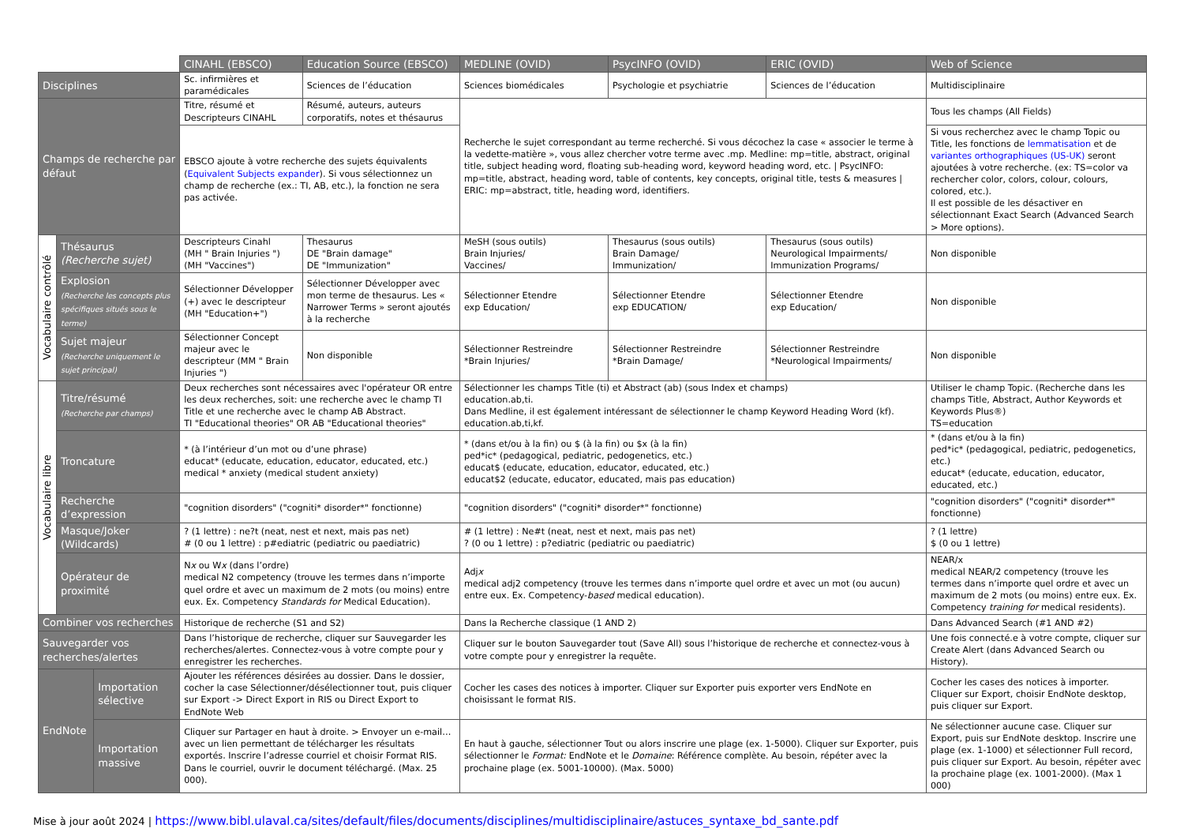| | | | CINAHL (EBSCO) | Education Source (EBSCO) | MEDLINE (OVID) | PsycINFO (OVID) | ERIC (OVID) | Web of Science |
| Disciplines | | | Sc. infirmières et paramédicales | Sciences de l’éducation | Sciences biomédicales | Psychologie et psychiatrie | Sciences de l’éducation | Multidisciplinaire |
| Champs de recherche par défaut | | | Titre, résumé et Descripteurs CINAHL | Résumé, auteurs, auteurs corporatifs, notes et thésaurus | Recherche le sujet correspondant au terme recherché. Si vous décochez la case « associer le terme à la vedette-matière », vous allez chercher votre terme avec .mp. Medline: mp=title, abstract, original title, subject heading word, floating sub-heading word, keyword heading word, etc. / PsycINFO: mp=title, abstract, heading word, table of contents, key concepts, original title, tests & measures / ERIC: mp=abstract, title, heading word, identifiers. | | | Tous les champs (All Fields) |
| | | | EBSCO ajoute à votre recherche des sujets équivalents ( Equivalent Subjects expander ). Si vous sélectionnez un champ de recherche (ex.: TI, AB, etc.), la fonction ne sera pas activée. | | | | | Si vous recherchez avec le champ Topic ou Title, les fonctions de lemmatisation et de variantes orthographiques (US-UK) seront ajoutées à votre recherche. (ex: TS=color va rechercher color, colors, colour, colours, colored, etc.). Il est possible de les désactiver en sélectionnant Exact Search (Advanced Search > More options). |
| Vocabulaire contrôlé | Thésaurus (Recherche sujet) | | Descripteurs Cinahl (MH " Brain Injuries ") (MH "Vaccines") | Thesaurus DE "Brain damage" DE "Immunization" | MeSH (sous outils) Brain Injuries/ Vaccines/ | Thesaurus (sous outils) Brain Damage/ Immunization/ | Thesaurus (sous outils) Neurological Impairments/ Immunization Programs/ | Non disponible |
| | Explosion (Recherche les concepts plus spécifiques situés sous le terme) | | Sélectionner Développer (+) avec le descripteur (MH "Education+") | Sélectionner Développer avec mon terme de thesaurus. Les « Narrower Terms » seront ajoutés à la recherche | Sélectionner Etendre exp Education/ | Sélectionner Etendre exp EDUCATION/ | Sélectionner Etendre exp Education/ | Non disponible |
| | Sujet majeur (Recherche uniquement le sujet principal) | | Sélectionner Concept majeur avec le descripteur (MM " Brain Injuries ") | Non disponible | Sélectionner Restreindre *Brain Injuries/ | Sélectionner Restreindre *Brain Damage/ | Sélectionner Restreindre *Neurological Impairments/ | Non disponible |
| Vocabulaire libre | Titre/résumé (Recherche par champs) | | Deux recherches sont nécessaires avec l'opérateur OR entre les deux recherches, soit: une recherche avec le champ TI Title et une recherche avec le champ AB Abstract. TI "Educational theories" OR AB "Educational theories" | | Sélectionner les champs Title (ti) et Abstract (ab) (sous Index et champs) education.ab,ti. Dans Medline, il est également intéressant de sélectionner le champ Keyword Heading Word (kf). education.ab,ti,kf. | | | Utiliser le champ Topic. (Recherche dans les champs Title, Abstract, Author Keywords et Keywords Plus®) TS=education |
| | Troncature | | * (à l’intérieur d’un mot ou d’une phrase) educat* (educate, education, educator, educated, etc.) medical * anxiety (medical student anxiety) | | * (dans et/ou à la fin) ou $ (à la fin) ou $x (à la fin) ped*ic* (pedagogical, pediatric, pedogenetics, etc.) educat$ (educate, education, educator, educated, etc.) educat$2 (educate, educator, educated, mais pas education) | | | * (dans et/ou à la fin) ped*ic* (pedagogical, pediatric, pedogenetics, etc.) educat* (educate, education, educator, educated, etc.) |
| | Recherche d’expression | | "cognition disorders" ("cogniti* disorder*" fonctionne) | | "cognition disorders" ("cogniti* disorder*" fonctionne) | | | "cognition disorders" ("cogniti* disorder*" fonctionne) |
| | Masque/Joker (Wildcards) | | ? (1 lettre) : ne?t (neat, nest et next, mais pas net) # (0 ou 1 lettre) : p#ediatric (pediatric ou paediatric) | | # (1 lettre) : Ne#t (neat, nest et next, mais pas net) ? (0 ou 1 lettre) : p?ediatric (pediatric ou paediatric) | | | ? (1 lettre) $ (0 ou 1 lettre) |
| | Opérateur de proximité | | N x ou W x (dans l’ordre) medical N2 competency (trouve les termes dans n’importe quel ordre et avec un maximum de 2 mots (ou moins) entre eux. Ex. Competency Standards for Medical Education). | | Adj x medical adj2 competency (trouve les termes dans n’importe quel ordre et avec un mot (ou aucun) entre eux. Ex. Competency- based medical education). | | | NEAR/x medical NEAR/2 competency (trouve les termes dans n’importe quel ordre et avec un maximum de 2 mots (ou moins) entre eux. Ex. Competency training for medical residents). |
| Combiner vos recherches | | | Historique de recherche (S1 and S2) | | Dans la Recherche classique (1 AND 2) | | | Dans Advanced Search (#1 AND #2) |
| Sauvegarder vos recherches/alertes | | | Dans l’historique de recherche, cliquer sur Sauvegarder les recherches/alertes. Connectez-vous à votre compte pour y enregistrer les recherches. | | Cliquer sur le bouton Sauvegarder tout (Save All) sous l’historique de recherche et connectez-vous à votre compte pour y enregistrer la requête. | | | Une fois connecté.e à votre compte, cliquer sur Create Alert (dans Advanced Search ou History). |
| EndNote | | Importation sélective | Ajouter les références désirées au dossier. Dans le dossier, cocher la case Sélectionner/désélectionner tout, puis cliquer sur Export -> Direct Export in RIS ou Direct Export to EndNote Web | | Cocher les cases des notices à importer. Cliquer sur Exporter puis exporter vers EndNote en choisissant le format RIS. | | | Cocher les cases des notices à importer. Cliquer sur Export, choisir EndNote desktop, puis cliquer sur Export. |
| | | Importation massive | Cliquer sur Partager en haut à droite. > Envoyer un e-mail… avec un lien permettant de télécharger les résultats exportés. Inscrire l’adresse courriel et choisir Format RIS. Dans le courriel, ouvrir le document téléchargé. (Max. 25 000). | | En haut à gauche, sélectionner Tout ou alors inscrire une plage (ex. 1-5000). Cliquer sur Exporter, puis sélectionner le Format: EndNote et le Domaine : Référence complète. Au besoin, répéter avec la prochaine plage (ex. 5001-10000). (Max. 5000) | | | Ne sélectionner aucune case. Cliquer sur Export, puis sur EndNote desktop. Inscrire une plage (ex. 1-1000) et sélectionner Full record, puis cliquer sur Export. Au besoin, répéter avec la prochaine plage (ex. 1001-2000). (Max 1 000) |
Mise à jour août 2024 | https://www.bibl.ulaval.ca/sites/default/files/documents/disciplines/multidisciplinaire/astuces_syntaxe_bd_sante.pdf